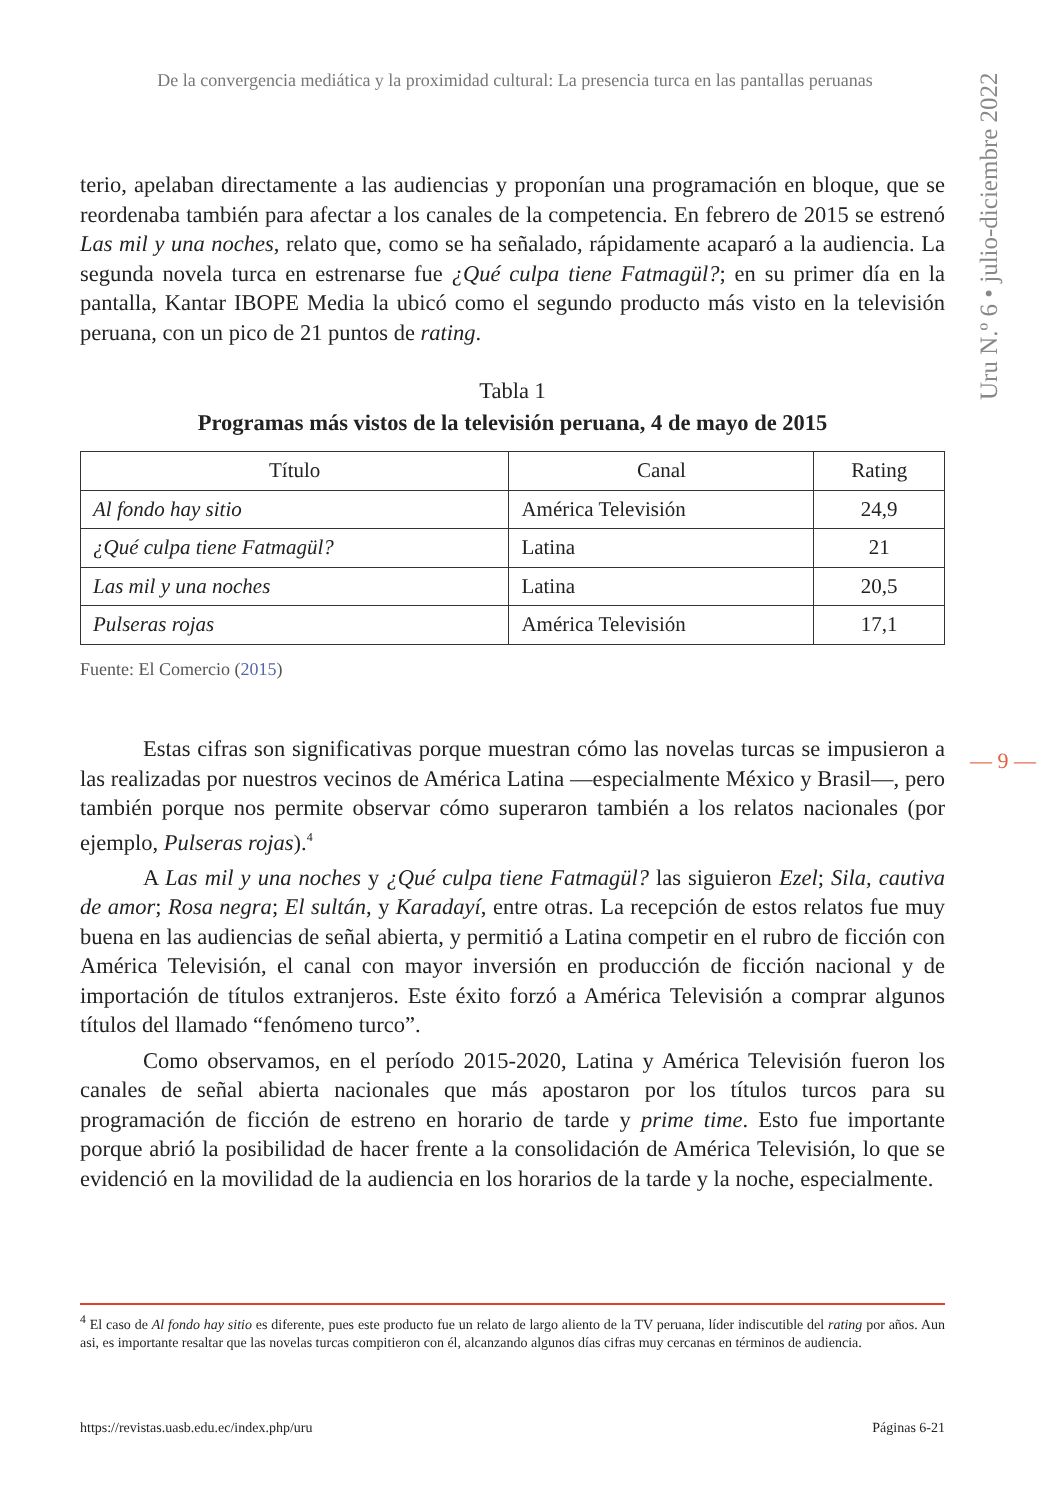De la convergencia mediática y la proximidad cultural: La presencia turca en las pantallas peruanas
Uru N.º 6 • julio-diciembre 2022
terio, apelaban directamente a las audiencias y proponían una programación en bloque, que se reordenaba también para afectar a los canales de la competencia. En febrero de 2015 se estrenó Las mil y una noches, relato que, como se ha señalado, rápidamente acaparó a la audiencia. La segunda novela turca en estrenarse fue ¿Qué culpa tiene Fatmagül?; en su primer día en la pantalla, Kantar IBOPE Media la ubicó como el segundo producto más visto en la televisión peruana, con un pico de 21 puntos de rating.
Tabla 1
Programas más vistos de la televisión peruana, 4 de mayo de 2015
| Título | Canal | Rating |
| --- | --- | --- |
| Al fondo hay sitio | América Televisión | 24,9 |
| ¿Qué culpa tiene Fatmagül? | Latina | 21 |
| Las mil y una noches | Latina | 20,5 |
| Pulseras rojas | América Televisión | 17,1 |
Fuente: El Comercio (2015)
Estas cifras son significativas porque muestran cómo las novelas turcas se impusieron a las realizadas por nuestros vecinos de América Latina —especialmente México y Brasil—, pero también porque nos permite observar cómo superaron también a los relatos nacionales (por ejemplo, Pulseras rojas).<sup>4</sup>
A Las mil y una noches y ¿Qué culpa tiene Fatmagül? las siguieron Ezel; Sila, cautiva de amor; Rosa negra; El sultán, y Karadayí, entre otras. La recepción de estos relatos fue muy buena en las audiencias de señal abierta, y permitió a Latina competir en el rubro de ficción con América Televisión, el canal con mayor inversión en producción de ficción nacional y de importación de títulos extranjeros. Este éxito forzó a América Televisión a comprar algunos títulos del llamado “fenómeno turco”.
Como observamos, en el período 2015-2020, Latina y América Televisión fueron los canales de señal abierta nacionales que más apostaron por los títulos turcos para su programación de ficción de estreno en horario de tarde y prime time. Esto fue importante porque abrió la posibilidad de hacer frente a la consolidación de América Televisión, lo que se evidenció en la movilidad de la audiencia en los horarios de la tarde y la noche, especialmente.
— 9 —
<sup>4</sup> El caso de Al fondo hay sitio es diferente, pues este producto fue un relato de largo aliento de la TV peruana, líder indiscutible del rating por años. Aun asi, es importante resaltar que las novelas turcas compitieron con él, alcanzando algunos días cifras muy cercanas en términos de audiencia.
https://revistas.uasb.edu.ec/index.php/uru Páginas 6-21